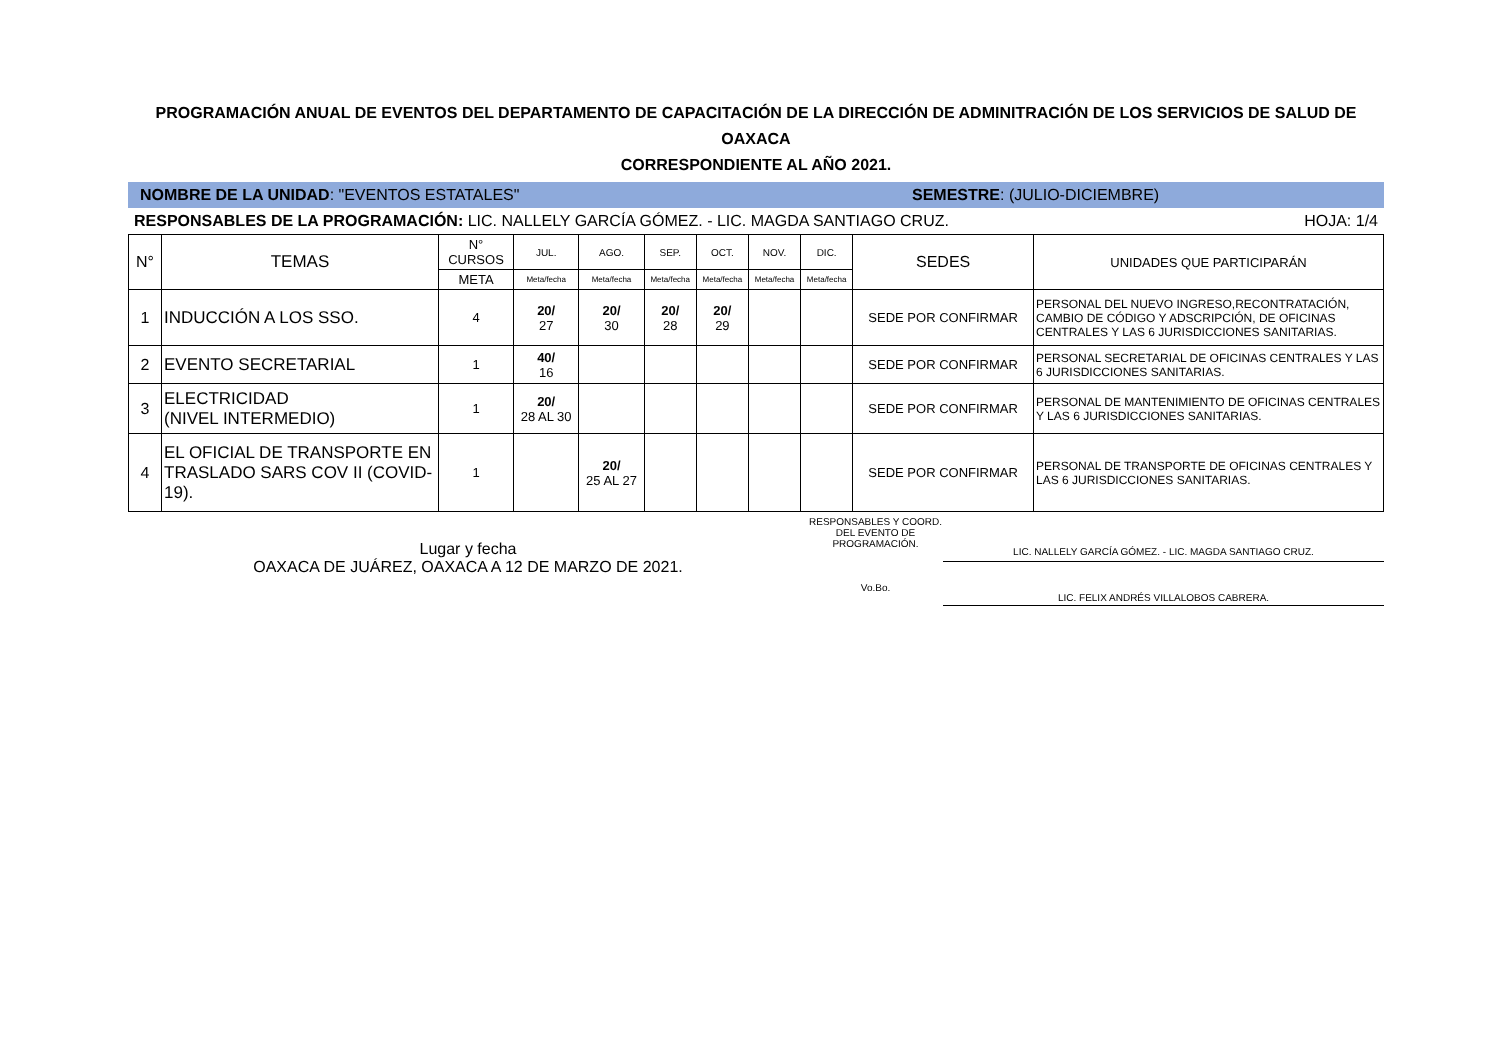PROGRAMACIÓN ANUAL DE EVENTOS DEL DEPARTAMENTO DE CAPACITACIÓN DE LA DIRECCIÓN DE ADMINITRACIÓN DE LOS SERVICIOS DE SALUD DE
OAXACA
CORRESPONDIENTE AL AÑO 2021.
NOMBRE DE LA UNIDAD: "EVENTOS ESTATALES" SEMESTRE: (JULIO-DICIEMBRE)
RESPONSABLES DE LA PROGRAMACIÓN: LIC. NALLELY GARCÍA GÓMEZ. - LIC. MAGDA SANTIAGO CRUZ. HOJA: 1/4
| N° | TEMAS | N° CURSOS | JUL. | AGO. | SEP. | OCT. | NOV. | DIC. | SEDES | UNIDADES QUE PARTICIPARÁN |
| --- | --- | --- | --- | --- | --- | --- | --- | --- | --- | --- |
| | | META | Meta/fecha | Meta/fecha | Meta/fecha | Meta/fecha | Meta/fecha | Meta/fecha | | |
| 1 | INDUCCIÓN A LOS SSO. | 4 | 20/ 27 | 20/ 30 | 20/ 28 | 20/ 29 | | | SEDE POR CONFIRMAR | PERSONAL DEL NUEVO INGRESO,RECONTRATACIÓN, CAMBIO DE CÓDIGO Y ADSCRIPCIÓN, DE OFICINAS CENTRALES Y LAS 6 JURISDICCIONES SANITARIAS. |
| 2 | EVENTO SECRETARIAL | 1 | 40/ 16 | | | | | | SEDE POR CONFIRMAR | PERSONAL SECRETARIAL DE OFICINAS CENTRALES Y LAS 6 JURISDICCIONES SANITARIAS. |
| 3 | ELECTRICIDAD (NIVEL INTERMEDIO) | 1 | 20/ 28 AL 30 | | | | | | SEDE POR CONFIRMAR | PERSONAL DE MANTENIMIENTO DE OFICINAS CENTRALES Y LAS 6 JURISDICCIONES SANITARIAS. |
| 4 | EL OFICIAL DE TRANSPORTE EN TRASLADO SARS COV II (COVID-19). | 1 | | 20/ 25 AL 27 | | | | | SEDE POR CONFIRMAR | PERSONAL DE TRANSPORTE DE OFICINAS CENTRALES Y LAS 6 JURISDICCIONES SANITARIAS. |
Lugar y fecha
OAXACA DE JUÁREZ, OAXACA A 12 DE MARZO DE 2021.
RESPONSABLES Y COORD. DEL EVENTO DE PROGRAMACIÓN.
Vo.Bo.
LIC. NALLELY GARCÍA GÓMEZ. - LIC. MAGDA SANTIAGO CRUZ.
LIC. FELIX ANDRÉS VILLALOBOS CABRERA.